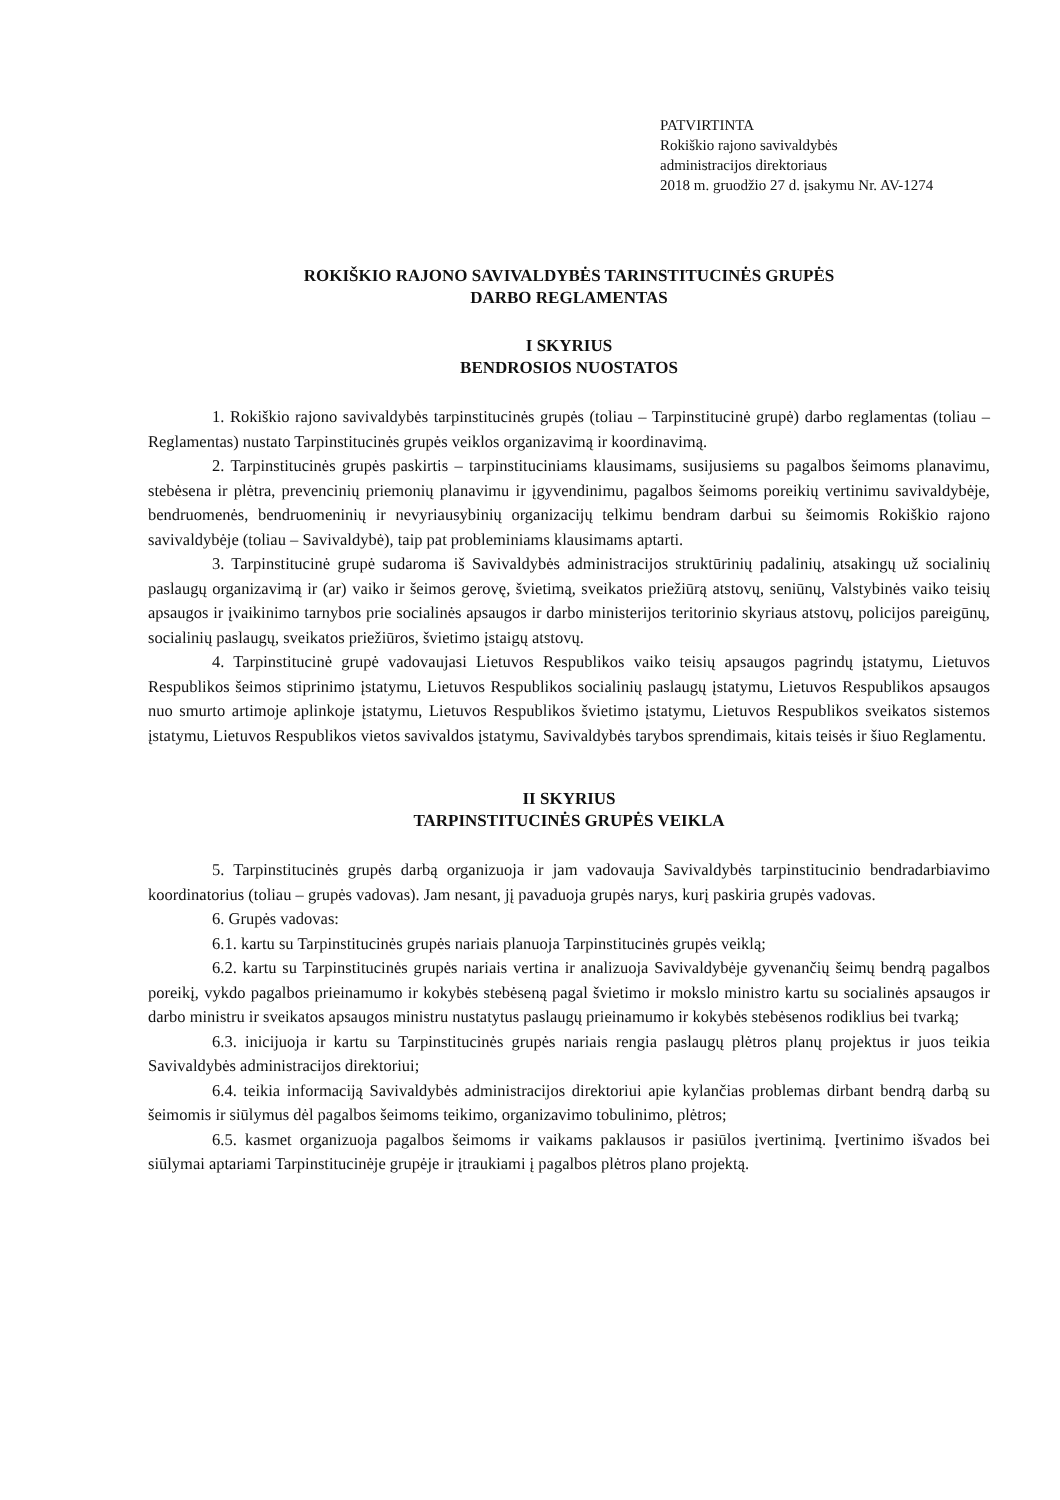PATVIRTINTA
Rokiškio rajono savivaldybės
administracijos direktoriaus
2018 m. gruodžio 27 d. įsakymu Nr. AV-1274
ROKIŠKIO RAJONO SAVIVALDYBĖS TARINSTITUCINĖS GRUPĖS
DARBO REGLAMENTAS
I SKYRIUS
BENDROSIOS NUOSTATOS
1. Rokiškio rajono savivaldybės tarpinstitucinės grupės (toliau – Tarpinstitucinė grupė) darbo reglamentas (toliau – Reglamentas) nustato Tarpinstitucinės grupės veiklos organizavimą ir koordinavimą.
2. Tarpinstitucinės grupės paskirtis – tarpinstituciniams klausimams, susijusiems su pagalbos šeimoms planavimu, stebėsena ir plėtra, prevencinių priemonių planavimu ir įgyvendinimu, pagalbos šeimoms poreikių vertinimu savivaldybėje, bendruomenės, bendruomeninių ir nevyriausybinių organizacijų telkimu bendram darbui su šeimomis Rokiškio rajono savivaldybėje (toliau – Savivaldybė), taip pat probleminiams klausimams aptarti.
3. Tarpinstitucinė grupė sudaroma iš Savivaldybės administracijos struktūrinių padalinių, atsakingų už socialinių paslaugų organizavimą ir (ar) vaiko ir šeimos gerovę, švietimą, sveikatos priežiūrą atstovų, seniūnų, Valstybinės vaiko teisių apsaugos ir įvaikinimo tarnybos prie socialinės apsaugos ir darbo ministerijos teritorinio skyriaus atstovų, policijos pareigūnų, socialinių paslaugų, sveikatos priežiūros, švietimo įstaigų atstovų.
4. Tarpinstitucinė grupė vadovaujasi Lietuvos Respublikos vaiko teisių apsaugos pagrindų įstatymu, Lietuvos Respublikos šeimos stiprinimo įstatymu, Lietuvos Respublikos socialinių paslaugų įstatymu, Lietuvos Respublikos apsaugos nuo smurto artimoje aplinkoje įstatymu, Lietuvos Respublikos švietimo įstatymu, Lietuvos Respublikos sveikatos sistemos įstatymu, Lietuvos Respublikos vietos savivaldos įstatymu, Savivaldybės tarybos sprendimais, kitais teisės ir šiuo Reglamentu.
II SKYRIUS
TARPINSTITUCINĖS GRUPĖS VEIKLA
5. Tarpinstitucinės grupės darbą organizuoja ir jam vadovauja Savivaldybės tarpinstitucinio bendradarbiavimo koordinatorius (toliau – grupės vadovas). Jam nesant, jį pavaduoja grupės narys, kurį paskiria grupės vadovas.
6. Grupės vadovas:
6.1. kartu su Tarpinstitucinės grupės nariais planuoja Tarpinstitucinės grupės veiklą;
6.2. kartu su Tarpinstitucinės grupės nariais vertina ir analizuoja Savivaldybėje gyvenančių šeimų bendrą pagalbos poreikį, vykdo pagalbos prieinamumo ir kokybės stebėseną pagal švietimo ir mokslo ministro kartu su socialinės apsaugos ir darbo ministru ir sveikatos apsaugos ministru nustatytus paslaugų prieinamumo ir kokybės stebėsenos rodiklius bei tvarką;
6.3. inicijuoja ir kartu su Tarpinstitucinės grupės nariais rengia paslaugų plėtros planų projektus ir juos teikia Savivaldybės administracijos direktoriui;
6.4. teikia informaciją Savivaldybės administracijos direktoriui apie kylančias problemas dirbant bendrą darbą su šeimomis ir siūlymus dėl pagalbos šeimoms teikimo, organizavimo tobulinimo, plėtros;
6.5. kasmet organizuoja pagalbos šeimoms ir vaikams paklausos ir pasiūlos įvertinimą. Įvertinimo išvados bei siūlymai aptariami Tarpinstitucinėje grupėje ir įtraukiami į pagalbos plėtros plano projektą.